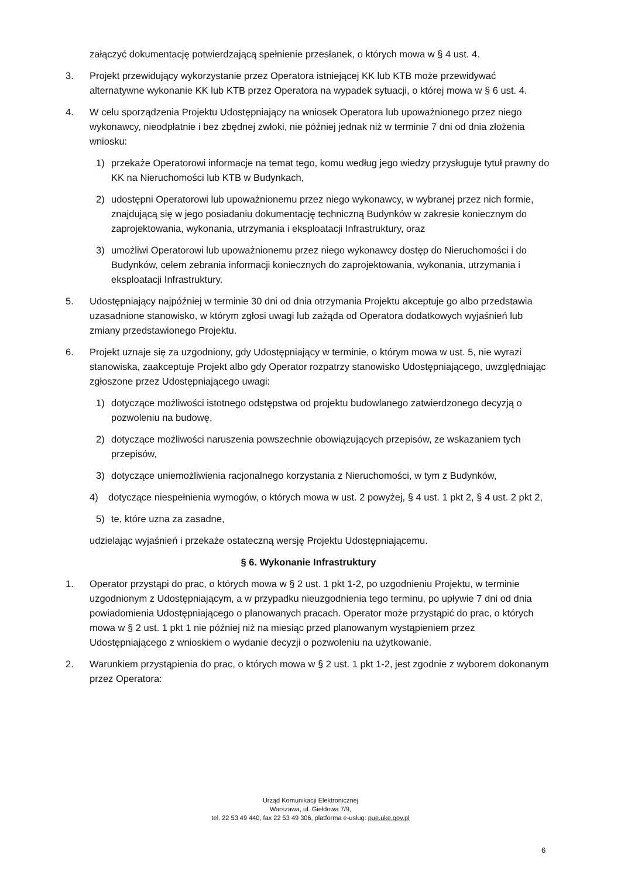załączyć dokumentację potwierdzającą spełnienie przesłanek, o których mowa w § 4 ust. 4.
3. Projekt przewidujący wykorzystanie przez Operatora istniejącej KK lub KTB może przewidywać alternatywne wykonanie KK lub KTB przez Operatora na wypadek sytuacji, o której mowa w § 6 ust. 4.
4. W celu sporządzenia Projektu Udostępniający na wniosek Operatora lub upoważnionego przez niego wykonawcy, nieodpłatnie i bez zbędnej zwłoki, nie później jednak niż w terminie 7 dni od dnia złożenia wniosku:
1) przekaże Operatorowi informacje na temat tego, komu według jego wiedzy przysługuje tytuł prawny do KK na Nieruchomości lub KTB w Budynkach,
2) udostępni Operatorowi lub upoważnionemu przez niego wykonawcy, w wybranej przez nich formie, znajdującą się w jego posiadaniu dokumentację techniczną Budynków w zakresie koniecznym do zaprojektowania, wykonania, utrzymania i eksploatacji Infrastruktury, oraz
3) umożliwi Operatorowi lub upoważnionemu przez niego wykonawcy dostęp do Nieruchomości i do Budynków, celem zebrania informacji koniecznych do zaprojektowania, wykonania, utrzymania i eksploatacji Infrastruktury.
5. Udostępniający najpóźniej w terminie 30 dni od dnia otrzymania Projektu akceptuje go albo przedstawia uzasadnione stanowisko, w którym zgłosi uwagi lub zażąda od Operatora dodatkowych wyjaśnień lub zmiany przedstawionego Projektu.
6. Projekt uznaje się za uzgodniony, gdy Udostępniający w terminie, o którym mowa w ust. 5, nie wyrazi stanowiska, zaakceptuje Projekt albo gdy Operator rozpatrzy stanowisko Udostępniającego, uwzględniając zgłoszone przez Udostępniającego uwagi:
1) dotyczące możliwości istotnego odstępstwa od projektu budowlanego zatwierdzonego decyzją o pozwoleniu na budowę,
2) dotyczące możliwości naruszenia powszechnie obowiązujących przepisów, ze wskazaniem tych przepisów,
3) dotyczące uniemożliwienia racjonalnego korzystania z Nieruchomości, w tym z Budynków,
4) dotyczące niespełnienia wymogów, o których mowa w ust. 2 powyżej, § 4 ust. 1 pkt 2, § 4 ust. 2 pkt 2,
5) te, które uzna za zasadne,
udzielając wyjaśnień i przekaże ostateczną wersję Projektu Udostępniającemu.
§ 6. Wykonanie Infrastruktury
1. Operator przystąpi do prac, o których mowa w § 2 ust. 1 pkt 1-2, po uzgodnieniu Projektu, w terminie uzgodnionym z Udostępniającym, a w przypadku nieuzgodnienia tego terminu, po upływie 7 dni od dnia powiadomienia Udostępniającego o planowanych pracach. Operator może przystąpić do prac, o których mowa w § 2 ust. 1 pkt 1 nie później niż na miesiąc przed planowanym wystąpieniem przez Udostępniającego z wnioskiem o wydanie decyzji o pozwoleniu na użytkowanie.
2. Warunkiem przystąpienia do prac, o których mowa w § 2 ust. 1 pkt 1-2, jest zgodnie z wyborem dokonanym przez Operatora:
Urząd Komunikacji Elektronicznej
Warszawa, ul. Giełdowa 7/9,
tel. 22 53 49 440, fax 22 53 49 306, platforma e-usług: pue.uke.gov.pl
6